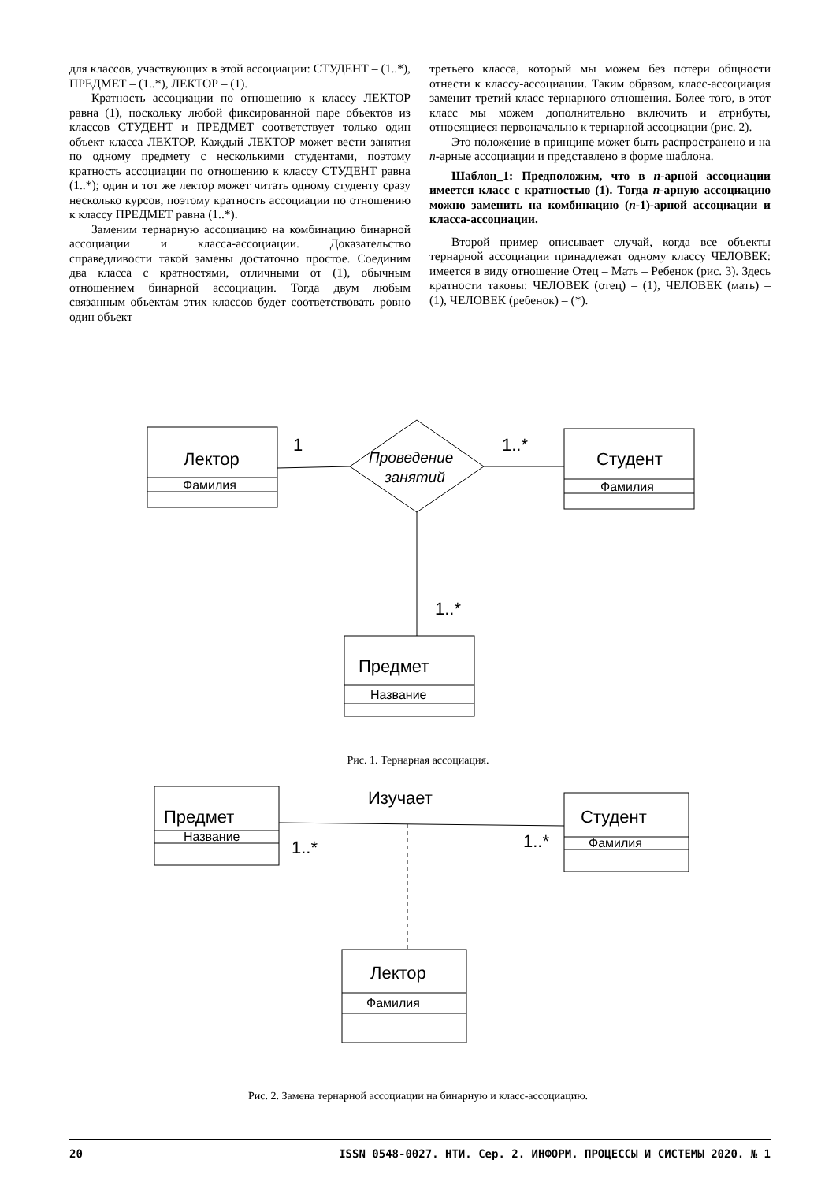для классов, участвующих в этой ассоциации: СТУДЕНТ – (1..*), ПРЕДМЕТ – (1..*), ЛЕКТОР – (1).
Кратность ассоциации по отношению к классу ЛЕКТОР равна (1), поскольку любой фиксированной паре объектов из классов СТУДЕНТ и ПРЕДМЕТ соответствует только один объект класса ЛЕКТОР. Каждый ЛЕКТОР может вести занятия по одному предмету с несколькими студентами, поэтому кратность ассоциации по отношению к классу СТУДЕНТ равна (1..*); один и тот же лектор может читать одному студенту сразу несколько курсов, поэтому кратность ассоциации по отношению к классу ПРЕДМЕТ равна (1..*).
Заменим тернарную ассоциацию на комбинацию бинарной ассоциации и класса-ассоциации. Доказательство справедливости такой замены достаточно простое. Соединим два класса с кратностями, отличными от (1), обычным отношением бинарной ассоциации. Тогда двум любым связанным объектам этих классов будет соответствовать ровно один объект
третьего класса, который мы можем без потери общности отнести к классу-ассоциации. Таким образом, класс-ассоциация заменит третий класс тернарного отношения. Более того, в этот класс мы можем дополнительно включить и атрибуты, относящиеся первоначально к тернарной ассоциации (рис. 2).
Это положение в принципе может быть распространено и на n-арные ассоциации и представлено в форме шаблона.
Шаблон_1: Предположим, что в n-арной ассоциации имеется класс с кратностью (1). Тогда n-арную ассоциацию можно заменить на комбинацию (n-1)-арной ассоциации и класса-ассоциации.
Второй пример описывает случай, когда все объекты тернарной ассоциации принадлежат одному классу ЧЕЛОВЕК: имеется в виду отношение Отец – Мать – Ребенок (рис. 3). Здесь кратности таковы: ЧЕЛОВЕК (отец) – (1), ЧЕЛОВЕК (мать) – (1), ЧЕЛОВЕК (ребенок) – (*).
Лектор
Студент
Предмет
1
1..*
1..*
Фамилия
Фамилия
Название
Проведение
занятий
Рис. 1. Тернарная ассоциация.
Предмет
Студент
Лектор
Изучает
1..*
1..*
Название
Фамилия
Фамилия
Рис. 2. Замена тернарной ассоциации на бинарную и класс-ассоциацию.
20 ISSN 0548-0027. НТИ. Сер. 2. ИНФОРМ. ПРОЦЕССЫ И СИСТЕМЫ 2020. № 1